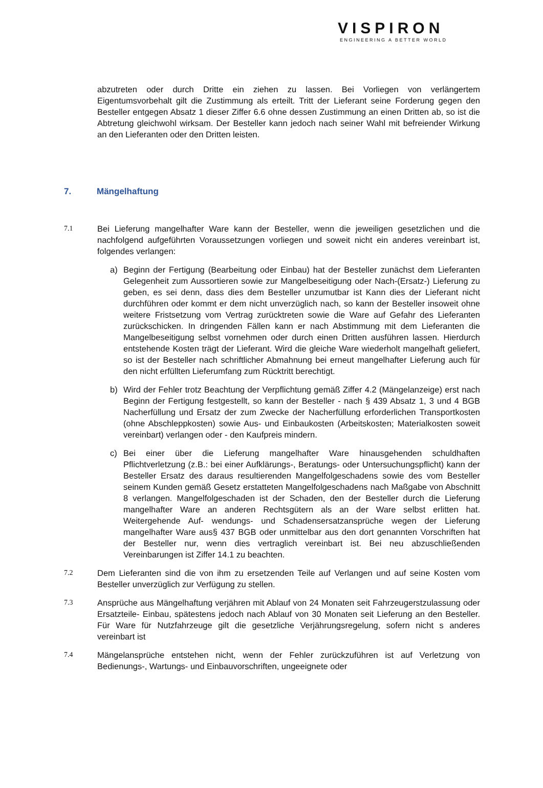VISPIRON
ENGINEERING A BETTER WORLD
abzutreten oder durch Dritte ein ziehen zu lassen. Bei Vorliegen von verlängertem Eigentumsvorbehalt gilt die Zustimmung als erteilt. Tritt der Lieferant seine Forderung gegen den Besteller entgegen Absatz 1 dieser Ziffer 6.6 ohne dessen Zustimmung an einen Dritten ab, so ist die Abtretung gleichwohl wirksam. Der Besteller kann jedoch nach seiner Wahl mit befreiender Wirkung an den Lieferanten oder den Dritten leisten.
7. Mängelhaftung
7.1
Bei Lieferung mangelhafter Ware kann der Besteller, wenn die jeweiligen gesetzlichen und die nachfolgend aufgeführten Voraussetzungen vorliegen und soweit nicht ein anderes vereinbart ist, folgendes verlangen:
a) Beginn der Fertigung (Bearbeitung oder Einbau) hat der Besteller zunächst dem Lieferanten Gelegenheit zum Aussortieren sowie zur Mangelbeseitigung oder Nach-(Ersatz-) Lieferung zu geben, es sei denn, dass dies dem Besteller unzumutbar ist Kann dies der Lieferant nicht durchführen oder kommt er dem nicht unverzüglich nach, so kann der Besteller insoweit ohne weitere Fristsetzung vom Vertrag zurücktreten sowie die Ware auf Gefahr des Lieferanten zurückschicken. In dringenden Fällen kann er nach Abstimmung mit dem Lieferanten die Mangelbeseitigung selbst vornehmen oder durch einen Dritten ausführen lassen. Hierdurch entstehende Kosten trägt der Lieferant. Wird die gleiche Ware wiederholt mangelhaft geliefert, so ist der Besteller nach schriftlicher Abmahnung bei erneut mangelhafter Lieferung auch für den nicht erfüllten Lieferumfang zum Rücktritt berechtigt.
b) Wird der Fehler trotz Beachtung der Verpflichtung gemäß Ziffer 4.2 (Mängelanzeige) erst nach Beginn der Fertigung festgestellt, so kann der Besteller - nach § 439 Absatz 1, 3 und 4 BGB Nacherfüllung und Ersatz der zum Zwecke der Nacherfüllung erforderlichen Transportkosten (ohne Abschleppkosten) sowie Aus- und Einbaukosten (Arbeitskosten; Materialkosten soweit vereinbart) verlangen oder - den Kaufpreis mindern.
c) Bei einer über die Lieferung mangelhafter Ware hinausgehenden schuldhaften Pflichtverletzung (z.B.: bei einer Aufklärungs-, Beratungs- oder Untersuchungspflicht) kann der Besteller Ersatz des daraus resultierenden Mangelfolgeschadens sowie des vom Besteller seinem Kunden gemäß Gesetz erstatteten Mangelfolgeschadens nach Maßgabe von Abschnitt 8 verlangen. Mangelfolgeschaden ist der Schaden, den der Besteller durch die Lieferung mangelhafter Ware an anderen Rechtsgütern als an der Ware selbst erlitten hat. Weitergehende Auf- wendungs- und Schadensersatzansprüche wegen der Lieferung mangelhafter Ware aus§ 437 BGB oder unmittelbar aus den dort genannten Vorschriften hat der Besteller nur, wenn dies vertraglich vereinbart ist. Bei neu abzuschließenden Vereinbarungen ist Ziffer 14.1 zu beachten.
7.2
Dem Lieferanten sind die von ihm zu ersetzenden Teile auf Verlangen und auf seine Kosten vom Besteller unverzüglich zur Verfügung zu stellen.
7.3
Ansprüche aus Mängelhaftung verjähren mit Ablauf von 24 Monaten seit Fahrzeugerstzulassung oder Ersatzteile- Einbau, spätestens jedoch nach Ablauf von 30 Monaten seit Lieferung an den Besteller. Für Ware für Nutzfahrzeuge gilt die gesetzliche Verjährungsregelung, sofern nicht s anderes vereinbart ist
7.4
Mängelansprüche entstehen nicht, wenn der Fehler zurückzuführen ist auf Verletzung von Bedienungs-, Wartungs- und Einbauvorschriften, ungeeignete oder